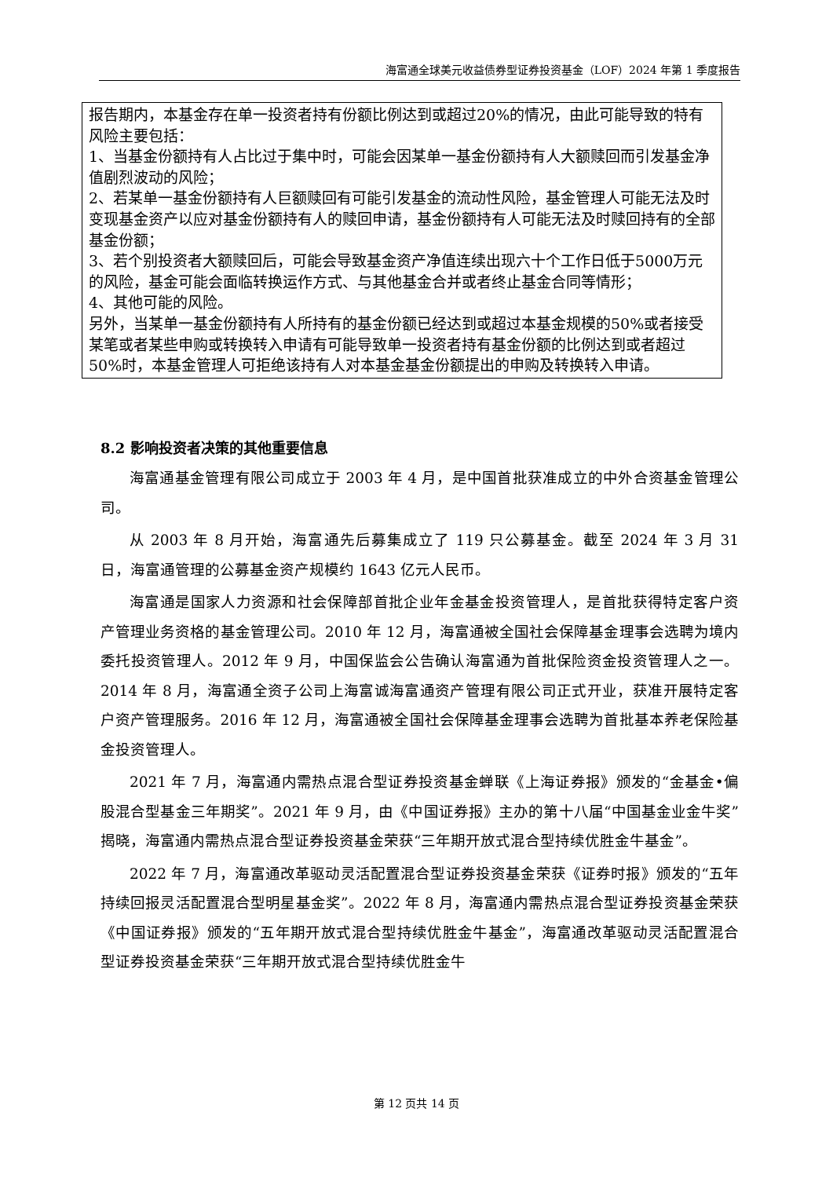海富通全球美元收益债券型证券投资基金（LOF）2024 年第 1 季度报告
报告期内，本基金存在单一投资者持有份额比例达到或超过20%的情况，由此可能导致的特有风险主要包括：
1、当基金份额持有人占比过于集中时，可能会因某单一基金份额持有人大额赎回而引发基金净值剧烈波动的风险；
2、若某单一基金份额持有人巨额赎回有可能引发基金的流动性风险，基金管理人可能无法及时变现基金资产以应对基金份额持有人的赎回申请，基金份额持有人可能无法及时赎回持有的全部基金份额；
3、若个别投资者大额赎回后，可能会导致基金资产净值连续出现六十个工作日低于5000万元的风险，基金可能会面临转换运作方式、与其他基金合并或者终止基金合同等情形；
4、其他可能的风险。
另外，当某单一基金份额持有人所持有的基金份额已经达到或超过本基金规模的50%或者接受某笔或者某些申购或转换转入申请有可能导致单一投资者持有基金份额的比例达到或者超过50%时，本基金管理人可拒绝该持有人对本基金基金份额提出的申购及转换转入申请。
8.2 影响投资者决策的其他重要信息
海富通基金管理有限公司成立于 2003 年 4 月，是中国首批获准成立的中外合资基金管理公司。
从 2003 年 8 月开始，海富通先后募集成立了 119 只公募基金。截至 2024 年 3 月 31 日，海富通管理的公募基金资产规模约 1643 亿元人民币。
海富通是国家人力资源和社会保障部首批企业年金基金投资管理人，是首批获得特定客户资产管理业务资格的基金管理公司。2010 年 12 月，海富通被全国社会保障基金理事会选聘为境内委托投资管理人。2012 年 9 月，中国保监会公告确认海富通为首批保险资金投资管理人之一。2014 年 8 月，海富通全资子公司上海富诚海富通资产管理有限公司正式开业，获准开展特定客户资产管理服务。2016 年 12 月，海富通被全国社会保障基金理事会选聘为首批基本养老保险基金投资管理人。
2021 年 7 月，海富通内需热点混合型证券投资基金蝉联《上海证券报》颁发的“金基金•偏股混合型基金三年期奖”。2021 年 9 月，由《中国证券报》主办的第十八届“中国基金业金牛奖”揭晓，海富通内需热点混合型证券投资基金荣获“三年期开放式混合型持续优胜金牛基金”。
2022 年 7 月，海富通改革驱动灵活配置混合型证券投资基金荣获《证券时报》颁发的“五年持续回报灵活配置混合型明星基金奖”。2022 年 8 月，海富通内需热点混合型证券投资基金荣获《中国证券报》颁发的“五年期开放式混合型持续优胜金牛基金”，海富通改革驱动灵活配置混合型证券投资基金荣获“三年期开放式混合型持续优胜金牛
第 12 页共 14 页